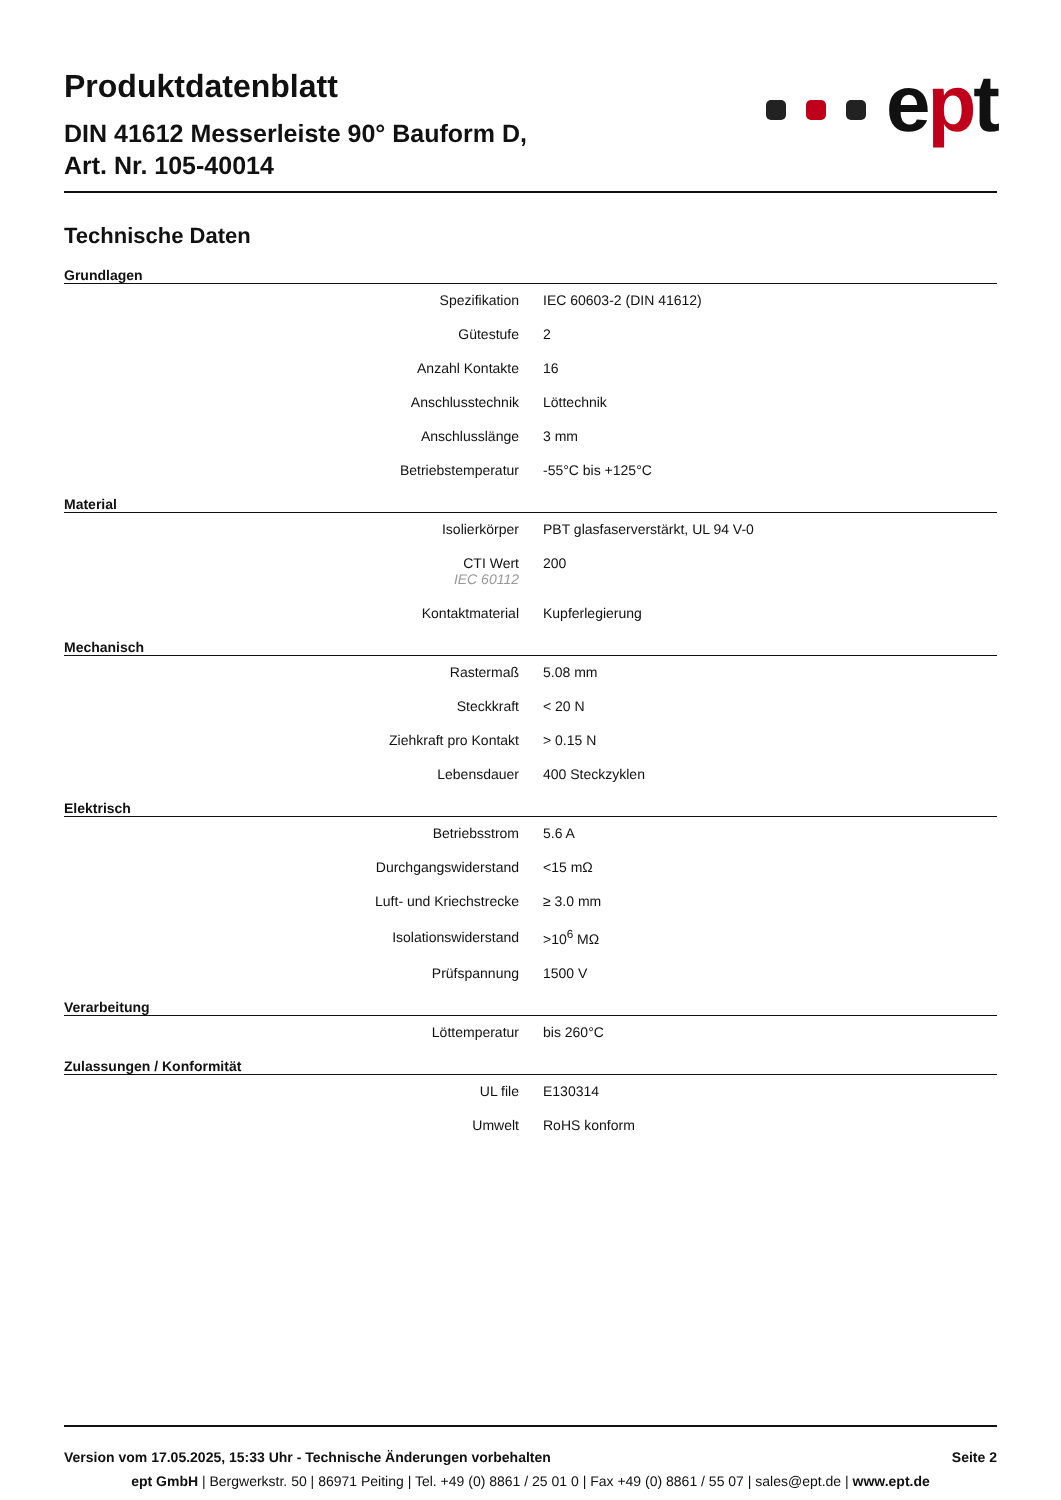Produktdatenblatt
DIN 41612 Messerleiste 90° Bauform D,
Art. Nr. 105-40014
ept
Technische Daten
Grundlagen
| Spezifikation | IEC 60603-2 (DIN 41612) |
| Gütestufe | 2 |
| Anzahl Kontakte | 16 |
| Anschlusstechnik | Löttechnik |
| Anschlusslänge | 3 mm |
| Betriebstemperatur | -55°C bis +125°C |
Material
| Isolierkörper | PBT glasfaserverstärkt, UL 94 V-0 |
| CTI Wert IEC 60112 | 200 |
| Kontaktmaterial | Kupferlegierung |
Mechanisch
| Rastermaß | 5.08 mm |
| Steckkraft | < 20 N |
| Ziehkraft pro Kontakt | > 0.15 N |
| Lebensdauer | 400 Steckzyklen |
Elektrisch
| Betriebsstrom | 5.6 A |
| Durchgangswiderstand | <15 mΩ |
| Luft- und Kriechstrecke | ≥ 3.0 mm |
| Isolationswiderstand | >10<sup>6</sup> MΩ |
| Prüfspannung | 1500 V |
Verarbeitung
| Löttemperatur | bis 260°C |
Zulassungen / Konformität
| UL file | E130314 |
| Umwelt | RoHS konform |
Version vom 17.05.2025, 15:33 Uhr - Technische Änderungen vorbehalten Seite 2
ept GmbH | Bergwerkstr. 50 | 86971 Peiting | Tel. +49 (0) 8861 / 25 01 0 | Fax +49 (0) 8861 / 55 07 | sales@ept.de | www.ept.de